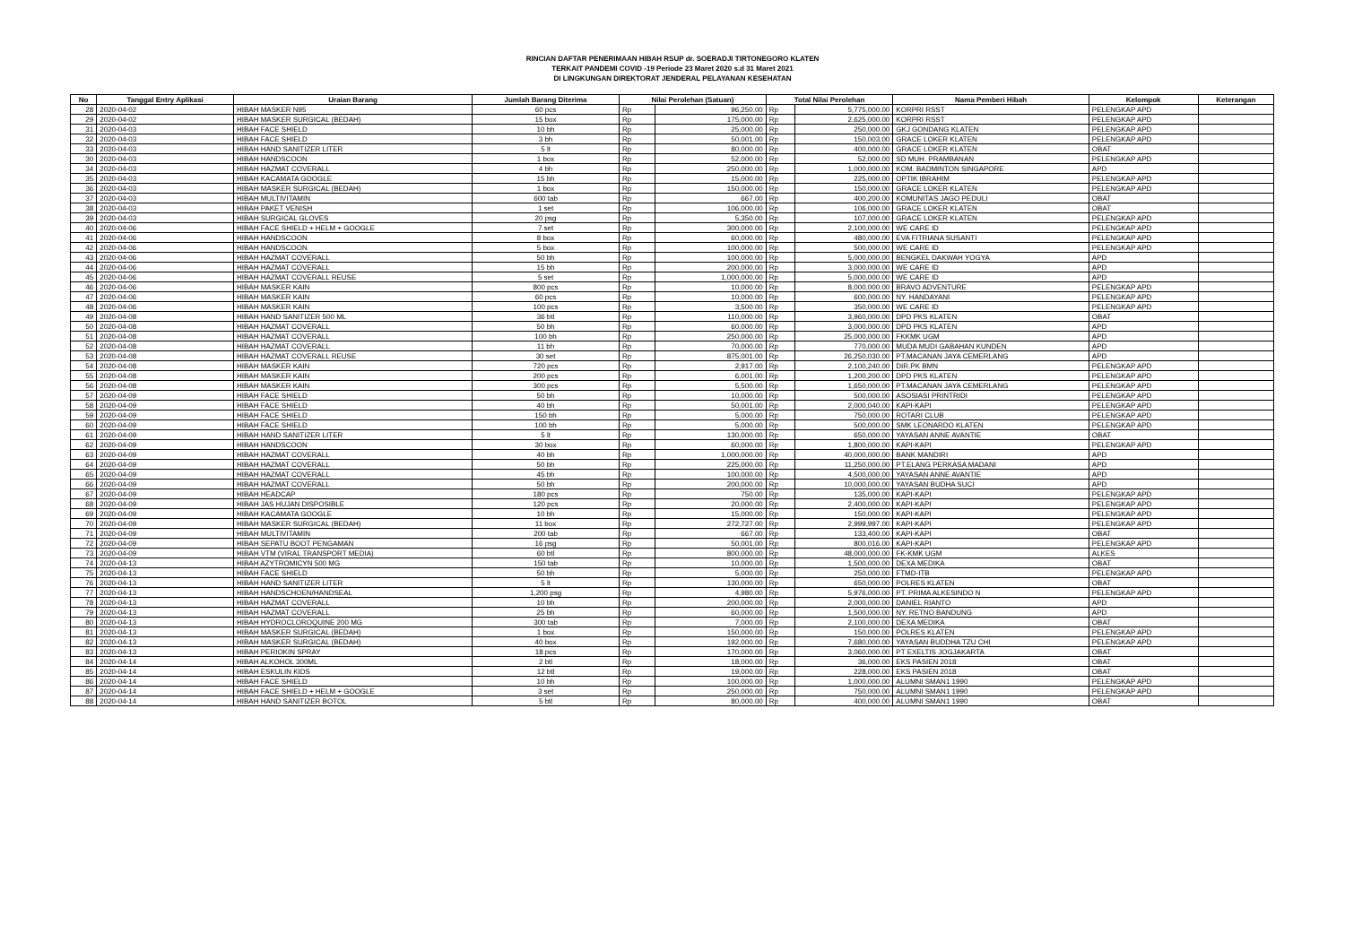RINCIAN DAFTAR PENERIMAAN HIBAH RSUP dr. SOERADJI TIRTONEGORO KLATEN
TERKAIT PANDEMI COVID -19 Periode 23 Maret 2020 s.d 31 Maret 2021
DI LINGKUNGAN DIREKTORAT JENDERAL PELAYANAN KESEHATAN
| No | Tanggal Entry Aplikasi | Uraian Barang | Jumlah Barang Diterima | Nilai Perolehan (Satuan) | | Total Nilai Perolehan | | Nama Pemberi Hibah | Kelompok | Keterangan |
| --- | --- | --- | --- | --- | --- | --- | --- | --- | --- | --- |
| 28 | 2020-04-02 | HIBAH MASKER N95 | 60 pcs | Rp | 96,250.00 | Rp | 5,775,000.00 | KORPRI RSST | PELENGKAP APD | |
| 29 | 2020-04-02 | HIBAH MASKER SURGICAL (BEDAH) | 15 box | Rp | 175,000.00 | Rp | 2,625,000.00 | KORPRI RSST | PELENGKAP APD | |
| 31 | 2020-04-03 | HIBAH FACE SHIELD | 10 bh | Rp | 25,000.00 | Rp | 250,000.00 | GKJ GONDANG KLATEN | PELENGKAP APD | |
| 32 | 2020-04-03 | HIBAH FACE SHIELD | 3 bh | Rp | 50,001.00 | Rp | 150,003.00 | GRACE LOKER KLATEN | PELENGKAP APD | |
| 33 | 2020-04-03 | HIBAH HAND SANITIZER LITER | 5 lt | Rp | 80,000.00 | Rp | 400,000.00 | GRACE LOKER KLATEN | OBAT | |
| 30 | 2020-04-03 | HIBAH HANDSCOON | 1 box | Rp | 52,000.00 | Rp | 52,000.00 | SD MUH. PRAMBANAN | PELENGKAP APD | |
| 34 | 2020-04-03 | HIBAH HAZMAT COVERALL | 4 bh | Rp | 250,000.00 | Rp | 1,000,000.00 | KOM. BADMINTON SINGAPORE | APD | |
| 35 | 2020-04-03 | HIBAH KACAMATA GOOGLE | 15 bh | Rp | 15,000.00 | Rp | 225,000.00 | OPTIK IBRAHIM | PELENGKAP APD | |
| 36 | 2020-04-03 | HIBAH MASKER SURGICAL (BEDAH) | 1 box | Rp | 150,000.00 | Rp | 150,000.00 | GRACE LOKER KLATEN | PELENGKAP APD | |
| 37 | 2020-04-03 | HIBAH MULTIVITAMIN | 600 tab | Rp | 667.00 | Rp | 400,200.00 | KOMUNITAS JAGO PEDULI | OBAT | |
| 38 | 2020-04-03 | HIBAH PAKET VENISH | 1 set | Rp | 106,000.00 | Rp | 106,000.00 | GRACE LOKER KLATEN | OBAT | |
| 39 | 2020-04-03 | HIBAH SURGICAL GLOVES | 20 psg | Rp | 5,350.00 | Rp | 107,000.00 | GRACE LOKER KLATEN | PELENGKAP APD | |
| 40 | 2020-04-06 | HIBAH FACE SHIELD + HELM + GOOGLE | 7 set | Rp | 300,000.00 | Rp | 2,100,000.00 | WE CARE ID | PELENGKAP APD | |
| 41 | 2020-04-06 | HIBAH HANDSCOON | 8 box | Rp | 60,000.00 | Rp | 480,000.00 | EVA FITRIANA SUSANTI | PELENGKAP APD | |
| 42 | 2020-04-06 | HIBAH HANDSCOON | 5 box | Rp | 100,000.00 | Rp | 500,000.00 | WE CARE ID | PELENGKAP APD | |
| 43 | 2020-04-06 | HIBAH HAZMAT COVERALL | 50 bh | Rp | 100,000.00 | Rp | 5,000,000.00 | BENGKEL DAKWAH YOGYA | APD | |
| 44 | 2020-04-06 | HIBAH HAZMAT COVERALL | 15 bh | Rp | 200,000.00 | Rp | 3,000,000.00 | WE CARE ID | APD | |
| 45 | 2020-04-06 | HIBAH HAZMAT COVERALL REUSE | 5 set | Rp | 1,000,000.00 | Rp | 5,000,000.00 | WE CARE ID | APD | |
| 46 | 2020-04-06 | HIBAH MASKER KAIN | 800 pcs | Rp | 10,000.00 | Rp | 8,000,000.00 | BRAVO ADVENTURE | PELENGKAP APD | |
| 47 | 2020-04-06 | HIBAH MASKER KAIN | 60 pcs | Rp | 10,000.00 | Rp | 600,000.00 | NY. HANDAYANI | PELENGKAP APD | |
| 48 | 2020-04-06 | HIBAH MASKER KAIN | 100 pcs | Rp | 3,500.00 | Rp | 350,000.00 | WE CARE ID | PELENGKAP APD | |
| 49 | 2020-04-08 | HIBAH HAND SANITIZER 500 ML | 36 btl | Rp | 110,000.00 | Rp | 3,960,000.00 | DPD PKS KLATEN | OBAT | |
| 50 | 2020-04-08 | HIBAH HAZMAT COVERALL | 50 bh | Rp | 60,000.00 | Rp | 3,000,000.00 | DPD PKS KLATEN | APD | |
| 51 | 2020-04-08 | HIBAH HAZMAT COVERALL | 100 bh | Rp | 250,000.00 | Rp | 25,000,000.00 | FKKMK UGM | APD | |
| 52 | 2020-04-08 | HIBAH HAZMAT COVERALL | 11 bh | Rp | 70,000.00 | Rp | 770,000.00 | MUDA MUDI GABAHAN KUNDEN | APD | |
| 53 | 2020-04-08 | HIBAH HAZMAT COVERALL REUSE | 30 set | Rp | 875,001.00 | Rp | 26,250,030.00 | PT.MACANAN JAYA CEMERLANG | APD | |
| 54 | 2020-04-08 | HIBAH MASKER KAIN | 720 pcs | Rp | 2,917.00 | Rp | 2,100,240.00 | DIR.PK BMN | PELENGKAP APD | |
| 55 | 2020-04-08 | HIBAH MASKER KAIN | 200 pcs | Rp | 6,001.00 | Rp | 1,200,200.00 | DPD PKS KLATEN | PELENGKAP APD | |
| 56 | 2020-04-08 | HIBAH MASKER KAIN | 300 pcs | Rp | 5,500.00 | Rp | 1,650,000.00 | PT.MACANAN JAYA CEMERLANG | PELENGKAP APD | |
| 57 | 2020-04-09 | HIBAH FACE SHIELD | 50 bh | Rp | 10,000.00 | Rp | 500,000.00 | ASOSIASI PRINTRIDI | PELENGKAP APD | |
| 58 | 2020-04-09 | HIBAH FACE SHIELD | 40 bh | Rp | 50,001.00 | Rp | 2,000,040.00 | KAPI-KAPI | PELENGKAP APD | |
| 59 | 2020-04-09 | HIBAH FACE SHIELD | 150 bh | Rp | 5,000.00 | Rp | 750,000.00 | ROTARI CLUB | PELENGKAP APD | |
| 60 | 2020-04-09 | HIBAH FACE SHIELD | 100 bh | Rp | 5,000.00 | Rp | 500,000.00 | SMK LEONARDO KLATEN | PELENGKAP APD | |
| 61 | 2020-04-09 | HIBAH HAND SANITIZER LITER | 5 lt | Rp | 130,000.00 | Rp | 650,000.00 | YAYASAN ANNE AVANTIE | OBAT | |
| 62 | 2020-04-09 | HIBAH HANDSCOON | 30 box | Rp | 60,000.00 | Rp | 1,800,000.00 | KAPI-KAPI | PELENGKAP APD | |
| 63 | 2020-04-09 | HIBAH HAZMAT COVERALL | 40 bh | Rp | 1,000,000.00 | Rp | 40,000,000.00 | BANK MANDIRI | APD | |
| 64 | 2020-04-09 | HIBAH HAZMAT COVERALL | 50 bh | Rp | 225,000.00 | Rp | 11,250,000.00 | PT.ELANG PERKASA MADANI | APD | |
| 65 | 2020-04-09 | HIBAH HAZMAT COVERALL | 45 bh | Rp | 100,000.00 | Rp | 4,500,000.00 | YAYASAN ANNE AVANTIE | APD | |
| 66 | 2020-04-09 | HIBAH HAZMAT COVERALL | 50 bh | Rp | 200,000.00 | Rp | 10,000,000.00 | YAYASAN BUDHA SUCI | APD | |
| 67 | 2020-04-09 | HIBAH HEADCAP | 180 pcs | Rp | 750.00 | Rp | 135,000.00 | KAPI-KAPI | PELENGKAP APD | |
| 68 | 2020-04-09 | HIBAH JAS HUJAN DISPOSIBLE | 120 pcs | Rp | 20,000.00 | Rp | 2,400,000.00 | KAPI-KAPI | PELENGKAP APD | |
| 69 | 2020-04-09 | HIBAH KACAMATA GOOGLE | 10 bh | Rp | 15,000.00 | Rp | 150,000.00 | KAPI-KAPI | PELENGKAP APD | |
| 70 | 2020-04-09 | HIBAH MASKER SURGICAL (BEDAH) | 11 box | Rp | 272,727.00 | Rp | 2,999,997.00 | KAPI-KAPI | PELENGKAP APD | |
| 71 | 2020-04-09 | HIBAH MULTIVITAMIN | 200 tab | Rp | 667.00 | Rp | 133,400.00 | KAPI-KAPI | OBAT | |
| 72 | 2020-04-09 | HIBAH SEPATU BOOT PENGAMAN | 16 psg | Rp | 50,001.00 | Rp | 800,016.00 | KAPI-KAPI | PELENGKAP APD | |
| 73 | 2020-04-09 | HIBAH VTM (VIRAL TRANSPORT MEDIA) | 60 btl | Rp | 800,000.00 | Rp | 48,000,000.00 | FK-KMK UGM | ALKES | |
| 74 | 2020-04-13 | HIBAH AZYTROMICYN 500 MG | 150 tab | Rp | 10,000.00 | Rp | 1,500,000.00 | DEXA MEDIKA | OBAT | |
| 75 | 2020-04-13 | HIBAH FACE SHIELD | 50 bh | Rp | 5,000.00 | Rp | 250,000.00 | FTMD-ITB | PELENGKAP APD | |
| 76 | 2020-04-13 | HIBAH HAND SANITIZER LITER | 5 lt | Rp | 130,000.00 | Rp | 650,000.00 | POLRES KLATEN | OBAT | |
| 77 | 2020-04-13 | HIBAH HANDSCHOEN/HANDSEAL | 1,200 psg | Rp | 4,980.00 | Rp | 5,976,000.00 | PT. PRIMA ALKESINDO N | PELENGKAP APD | |
| 78 | 2020-04-13 | HIBAH HAZMAT COVERALL | 10 bh | Rp | 200,000.00 | Rp | 2,000,000.00 | DANIEL RIANTO | APD | |
| 79 | 2020-04-13 | HIBAH HAZMAT COVERALL | 25 bh | Rp | 60,000.00 | Rp | 1,500,000.00 | NY. RETNO BANDUNG | APD | |
| 80 | 2020-04-13 | HIBAH HYDROCLOROQUINE 200 MG | 300 tab | Rp | 7,000.00 | Rp | 2,100,000.00 | DEXA MEDIKA | OBAT | |
| 81 | 2020-04-13 | HIBAH MASKER SURGICAL (BEDAH) | 1 box | Rp | 150,000.00 | Rp | 150,000.00 | POLRES KLATEN | PELENGKAP APD | |
| 82 | 2020-04-13 | HIBAH MASKER SURGICAL (BEDAH) | 40 box | Rp | 192,000.00 | Rp | 7,680,000.00 | YAYASAN BUDDHA TZU CHI | PELENGKAP APD | |
| 83 | 2020-04-13 | HIBAH PERIOKIN SPRAY | 18 pcs | Rp | 170,000.00 | Rp | 3,060,000.00 | PT EXELTIS JOGJAKARTA | OBAT | |
| 84 | 2020-04-14 | HIBAH ALKOHOL 300ML | 2 btl | Rp | 18,000.00 | Rp | 36,000.00 | EKS PASIEN 2018 | OBAT | |
| 85 | 2020-04-14 | HIBAH ESKULIN KIDS | 12 btl | Rp | 19,000.00 | Rp | 228,000.00 | EKS PASIEN 2018 | OBAT | |
| 86 | 2020-04-14 | HIBAH FACE SHIELD | 10 bh | Rp | 100,000.00 | Rp | 1,000,000.00 | ALUMNI SMAN1 1990 | PELENGKAP APD | |
| 87 | 2020-04-14 | HIBAH FACE SHIELD + HELM + GOOGLE | 3 set | Rp | 250,000.00 | Rp | 750,000.00 | ALUMNI SMAN1 1990 | PELENGKAP APD | |
| 88 | 2020-04-14 | HIBAH HAND SANITIZER BOTOL | 5 btl | Rp | 80,000.00 | Rp | 400,000.00 | ALUMNI SMAN1 1990 | OBAT | |